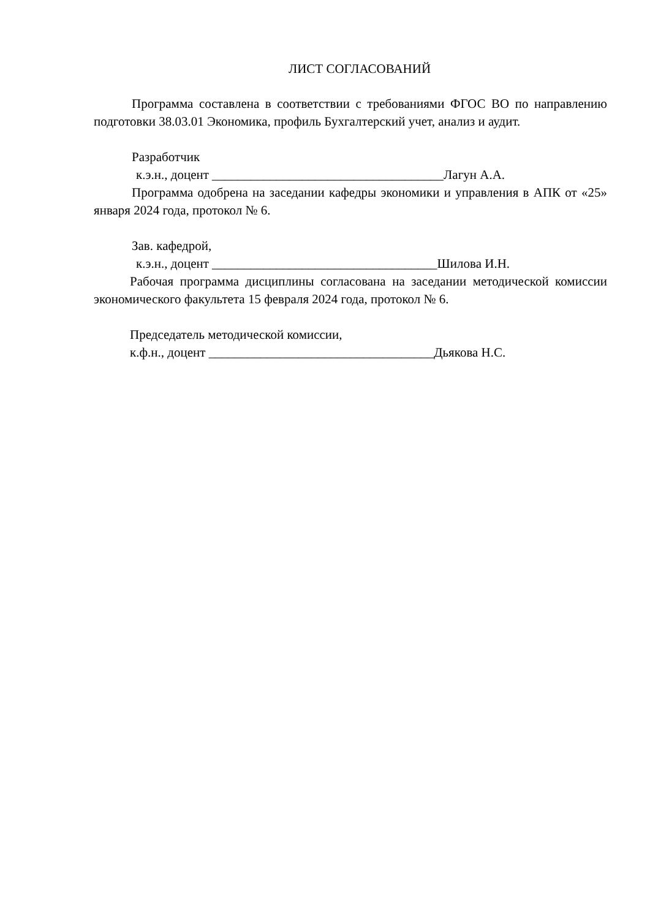ЛИСТ СОГЛАСОВАНИЙ
Программа составлена в соответствии с требованиями ФГОС ВО по направлению подготовки 38.03.01 Экономика, профиль Бухгалтерский учет, анализ и аудит.
Разработчик
к.э.н., доцент ____________________________________Лагун А.А.
Программа одобрена на заседании кафедры экономики и управления в АПК от «25» января 2024 года, протокол № 6.
Зав. кафедрой,
к.э.н., доцент ___________________________________Шилова И.Н.
Рабочая программа дисциплины согласована на заседании методической комиссии экономического факультета 15 февраля 2024 года, протокол № 6.
Председатель методической комиссии,
к.ф.н., доцент ___________________________________Дьякова Н.С.